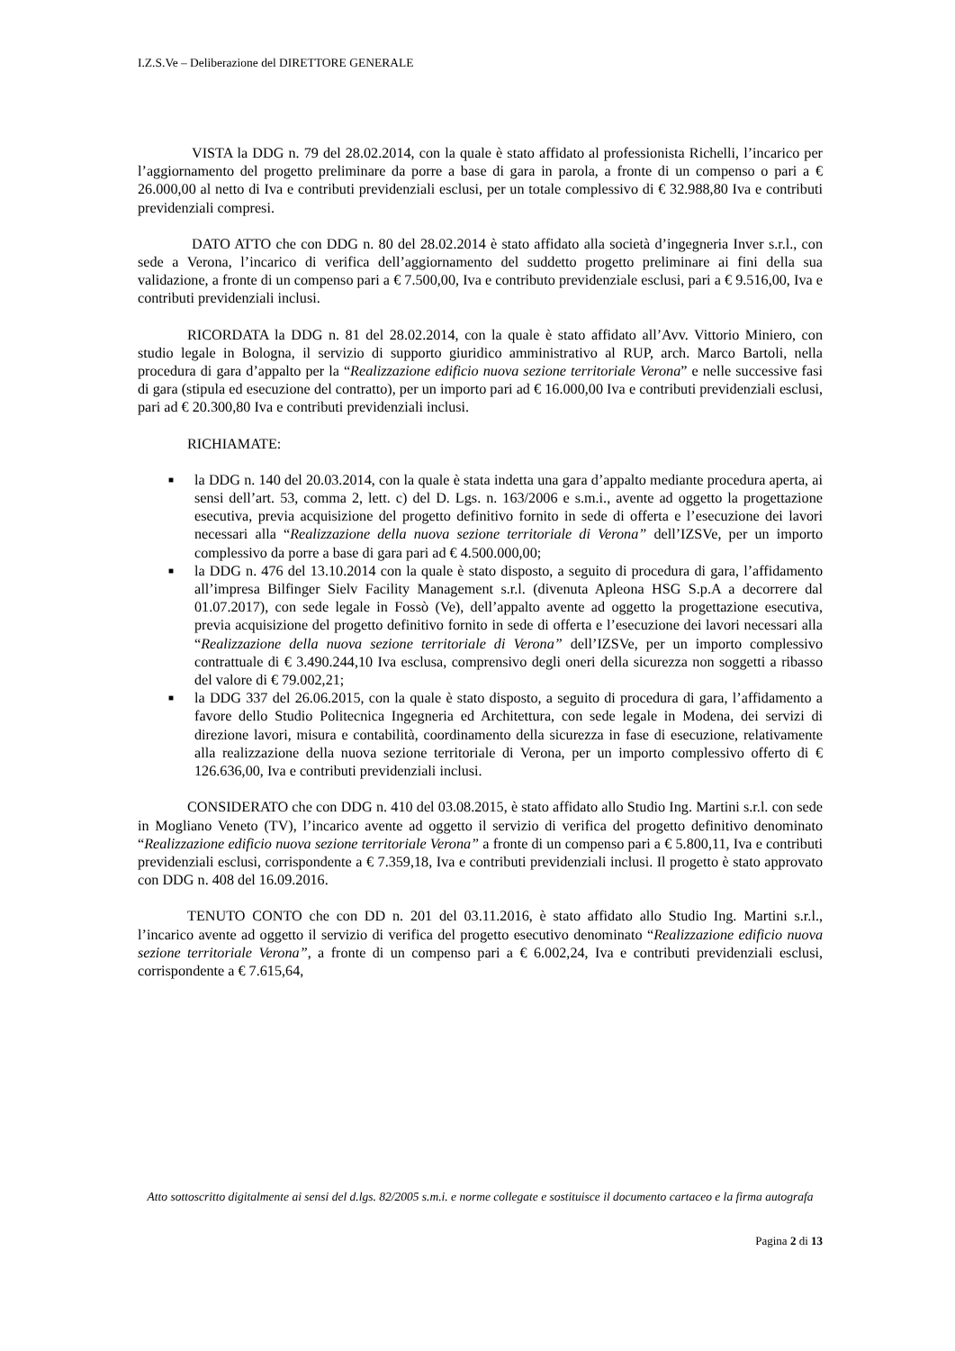I.Z.S.Ve – Deliberazione del DIRETTORE GENERALE
VISTA la DDG n. 79 del 28.02.2014, con la quale è stato affidato al professionista Richelli, l’incarico per l’aggiornamento del progetto preliminare da porre a base di gara in parola, a fronte di un compenso o pari a € 26.000,00 al netto di Iva e contributi previdenziali esclusi, per un totale complessivo di € 32.988,80 Iva e contributi previdenziali compresi.
DATO ATTO che con DDG n. 80 del 28.02.2014 è stato affidato alla società d’ingegneria Inver s.r.l., con sede a Verona, l’incarico di verifica dell’aggiornamento del suddetto progetto preliminare ai fini della sua validazione, a fronte di un compenso pari a € 7.500,00, Iva e contributo previdenziale esclusi, pari a € 9.516,00, Iva e contributi previdenziali inclusi.
RICORDATA la DDG n. 81 del 28.02.2014, con la quale è stato affidato all’Avv. Vittorio Miniero, con studio legale in Bologna, il servizio di supporto giuridico amministrativo al RUP, arch. Marco Bartoli, nella procedura di gara d’appalto per la “Realizzazione edificio nuova sezione territoriale Verona” e nelle successive fasi di gara (stipula ed esecuzione del contratto), per un importo pari ad € 16.000,00 Iva e contributi previdenziali esclusi, pari ad € 20.300,80 Iva e contributi previdenziali inclusi.
RICHIAMATE:
■ la DDG n. 140 del 20.03.2014, con la quale è stata indetta una gara d’appalto mediante procedura aperta, ai sensi dell’art. 53, comma 2, lett. c) del D. Lgs. n. 163/2006 e s.m.i., avente ad oggetto la progettazione esecutiva, previa acquisizione del progetto definitivo fornito in sede di offerta e l’esecuzione dei lavori necessari alla “Realizzazione della nuova sezione territoriale di Verona” dell’IZSVe, per un importo complessivo da porre a base di gara pari ad € 4.500.000,00;
■ la DDG n. 476 del 13.10.2014 con la quale è stato disposto, a seguito di procedura di gara, l’affidamento all’impresa Bilfinger Sielv Facility Management s.r.l. (divenuta Apleona HSG S.p.A a decorrere dal 01.07.2017), con sede legale in Fossò (Ve), dell’appalto avente ad oggetto la progettazione esecutiva, previa acquisizione del progetto definitivo fornito in sede di offerta e l’esecuzione dei lavori necessari alla “Realizzazione della nuova sezione territoriale di Verona” dell’IZSVe, per un importo complessivo contrattuale di € 3.490.244,10 Iva esclusa, comprensivo degli oneri della sicurezza non soggetti a ribasso del valore di € 79.002,21;
■ la DDG 337 del 26.06.2015, con la quale è stato disposto, a seguito di procedura di gara, l’affidamento a favore dello Studio Politecnica Ingegneria ed Architettura, con sede legale in Modena, dei servizi di direzione lavori, misura e contabilità, coordinamento della sicurezza in fase di esecuzione, relativamente alla realizzazione della nuova sezione territoriale di Verona, per un importo complessivo offerto di € 126.636,00, Iva e contributi previdenziali inclusi.
CONSIDERATO che con DDG n. 410 del 03.08.2015, è stato affidato allo Studio Ing. Martini s.r.l. con sede in Mogliano Veneto (TV), l’incarico avente ad oggetto il servizio di verifica del progetto definitivo denominato “Realizzazione edificio nuova sezione territoriale Verona” a fronte di un compenso pari a € 5.800,11, Iva e contributi previdenziali esclusi, corrispondente a € 7.359,18, Iva e contributi previdenziali inclusi. Il progetto è stato approvato con DDG n. 408 del 16.09.2016.
TENUTO CONTO che con DD n. 201 del 03.11.2016, è stato affidato allo Studio Ing. Martini s.r.l., l’incarico avente ad oggetto il servizio di verifica del progetto esecutivo denominato “Realizzazione edificio nuova sezione territoriale Verona”, a fronte di un compenso pari a € 6.002,24, Iva e contributi previdenziali esclusi, corrispondente a € 7.615,64,
Atto sottoscritto digitalmente ai sensi del d.lgs. 82/2005 s.m.i. e norme collegate e sostituisce il documento cartaceo e la firma autografa
Pagina 2 di 13